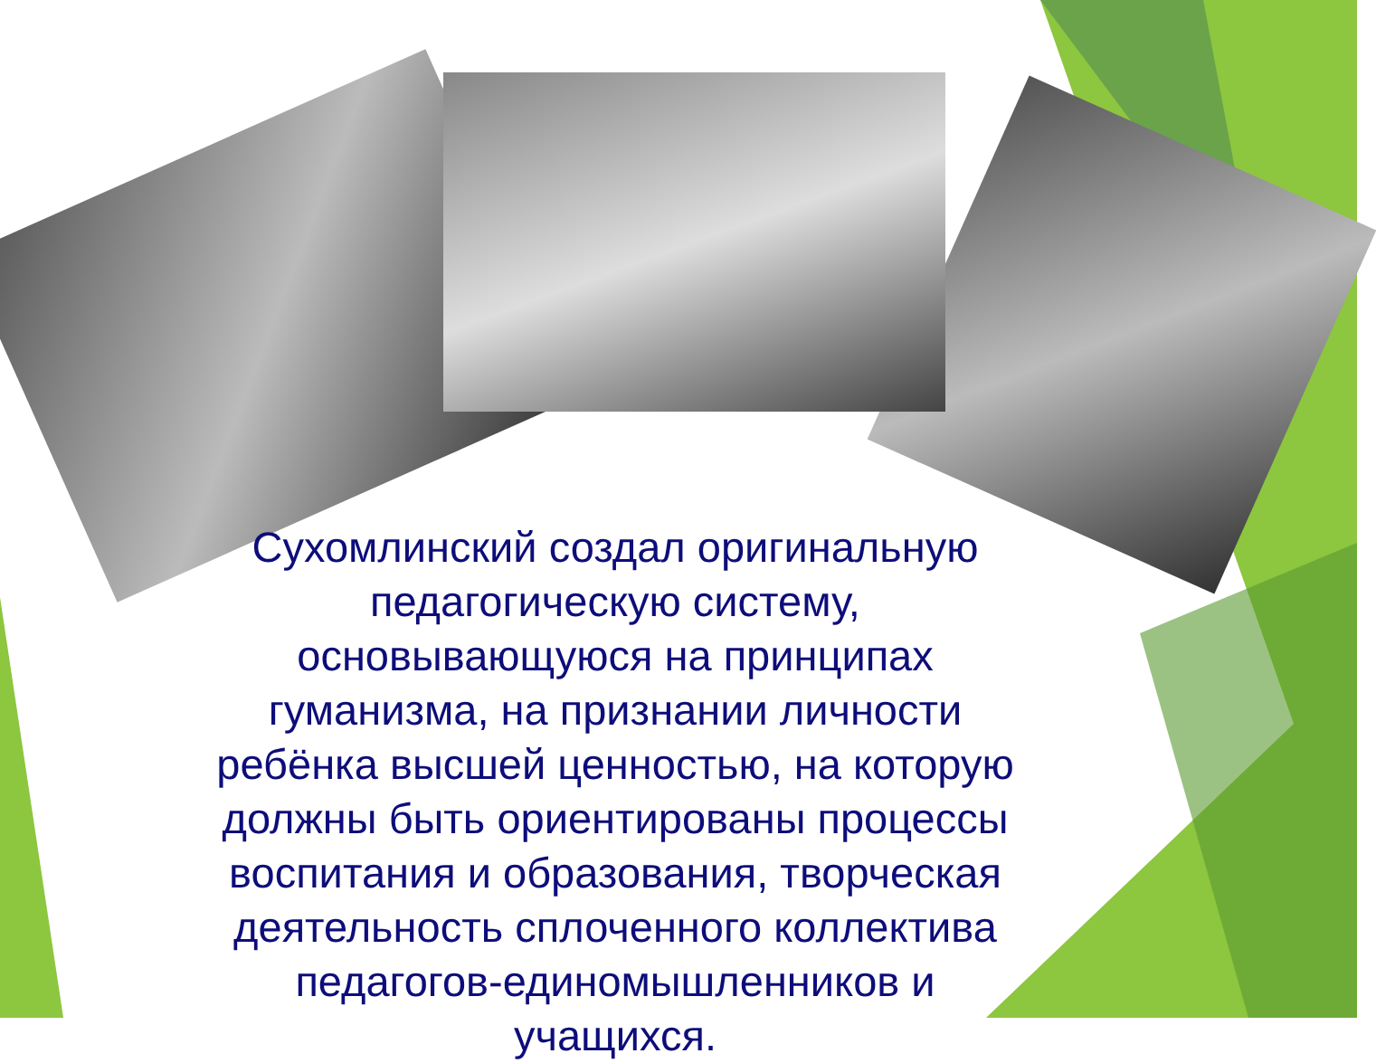Сухомлинский создал оригинальную педагогическую систему, основывающуюся на принципах гуманизма, на признании личности ребёнка высшей ценностью, на которую должны быть ориентированы процессы воспитания и образования, творческая деятельность сплоченного коллектива педагогов-единомышленников и учащихся.